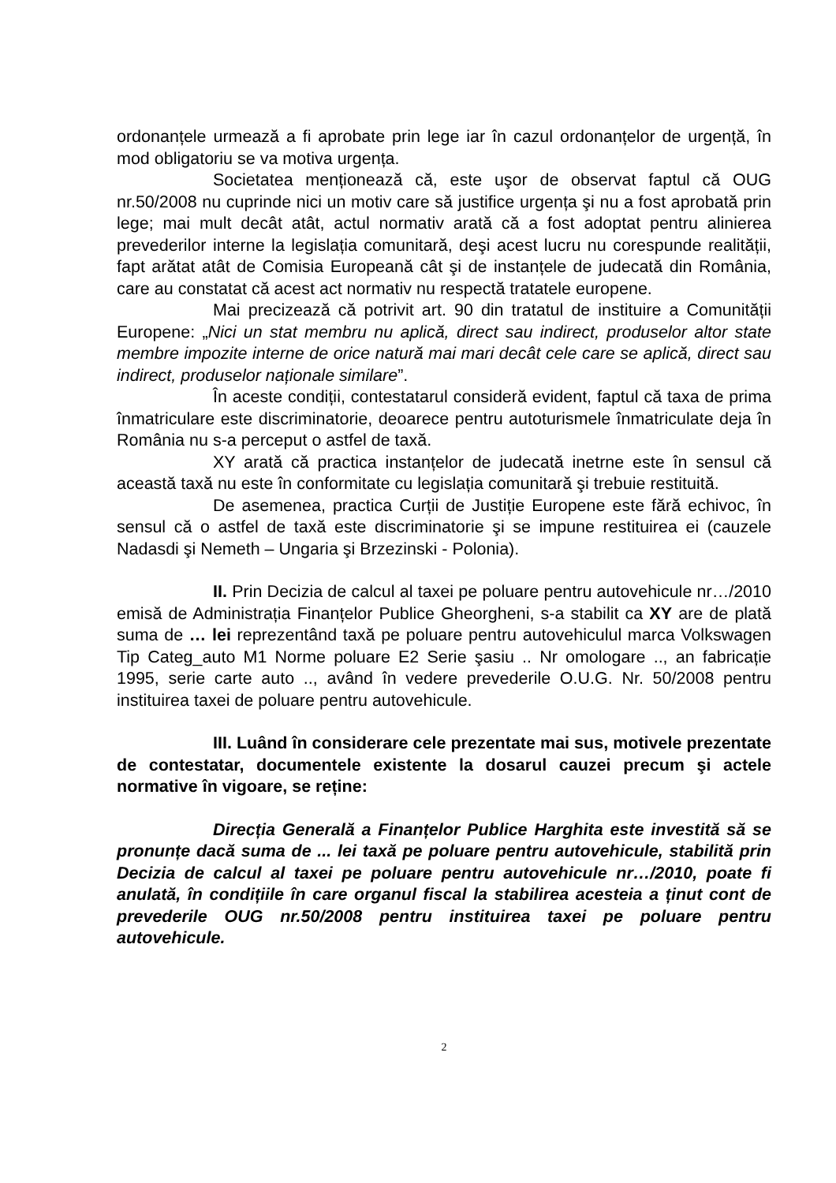ordonanțele urmează a fi aprobate prin lege iar în cazul ordonanțelor de urgență, în mod obligatoriu se va motiva urgența.
Societatea menționează că, este uşor de observat faptul că OUG nr.50/2008 nu cuprinde nici un motiv care să justifice urgența şi nu a fost aprobată prin lege; mai mult decât atât, actul normativ arată că a fost adoptat pentru alinierea prevederilor interne la legislația comunitară, deşi acest lucru nu corespunde realității, fapt arătat atât de Comisia Europeană cât şi de instanțele de judecată din România, care au constatat că acest act normativ nu respectă tratatele europene.
Mai precizează că potrivit art. 90 din tratatul de instituire a Comunității Europene: „Nici un stat membru nu aplică, direct sau indirect, produselor altor state membre impozite interne de orice natură mai mari decât cele care se aplică, direct sau indirect, produselor naționale similare”.
În aceste condiții, contestatarul consideră evident, faptul că taxa de prima înmatriculare este discriminatorie, deoarece pentru autoturismele înmatriculate deja în România nu s-a perceput o astfel de taxă.
XY arată că practica instanțelor de judecată inetrne este în sensul că această taxă nu este în conformitate cu legislația comunitară şi trebuie restituită.
De asemenea, practica Curții de Justiție Europene este fără echivoc, în sensul că o astfel de taxă este discriminatorie şi se impune restituirea ei (cauzele Nadasdi şi Nemeth – Ungaria şi Brzezinski - Polonia).
II. Prin Decizia de calcul al taxei pe poluare pentru autovehicule nr…/2010 emisă de Administrația Finanțelor Publice Gheorgheni, s-a stabilit ca XY are de plată suma de … lei reprezentând taxă pe poluare pentru autovehiculul marca Volkswagen Tip Categ_auto M1 Norme poluare E2 Serie şasiu .. Nr omologare .., an fabricație 1995, serie carte auto .., având în vedere prevederile O.U.G. Nr. 50/2008 pentru instituirea taxei de poluare pentru autovehicule.
III. Luând în considerare cele prezentate mai sus, motivele prezentate de contestatar, documentele existente la dosarul cauzei precum şi actele normative în vigoare, se reține:
Direcția Generală a Finanțelor Publice Harghita este investită să se pronunțe dacă suma de ... lei taxă pe poluare pentru autovehicule, stabilită prin Decizia de calcul al taxei pe poluare pentru autovehicule nr…/2010, poate fi anulată, în condițiile în care organul fiscal la stabilirea acesteia a ținut cont de prevederile OUG nr.50/2008 pentru instituirea taxei pe poluare pentru autovehicule.
2